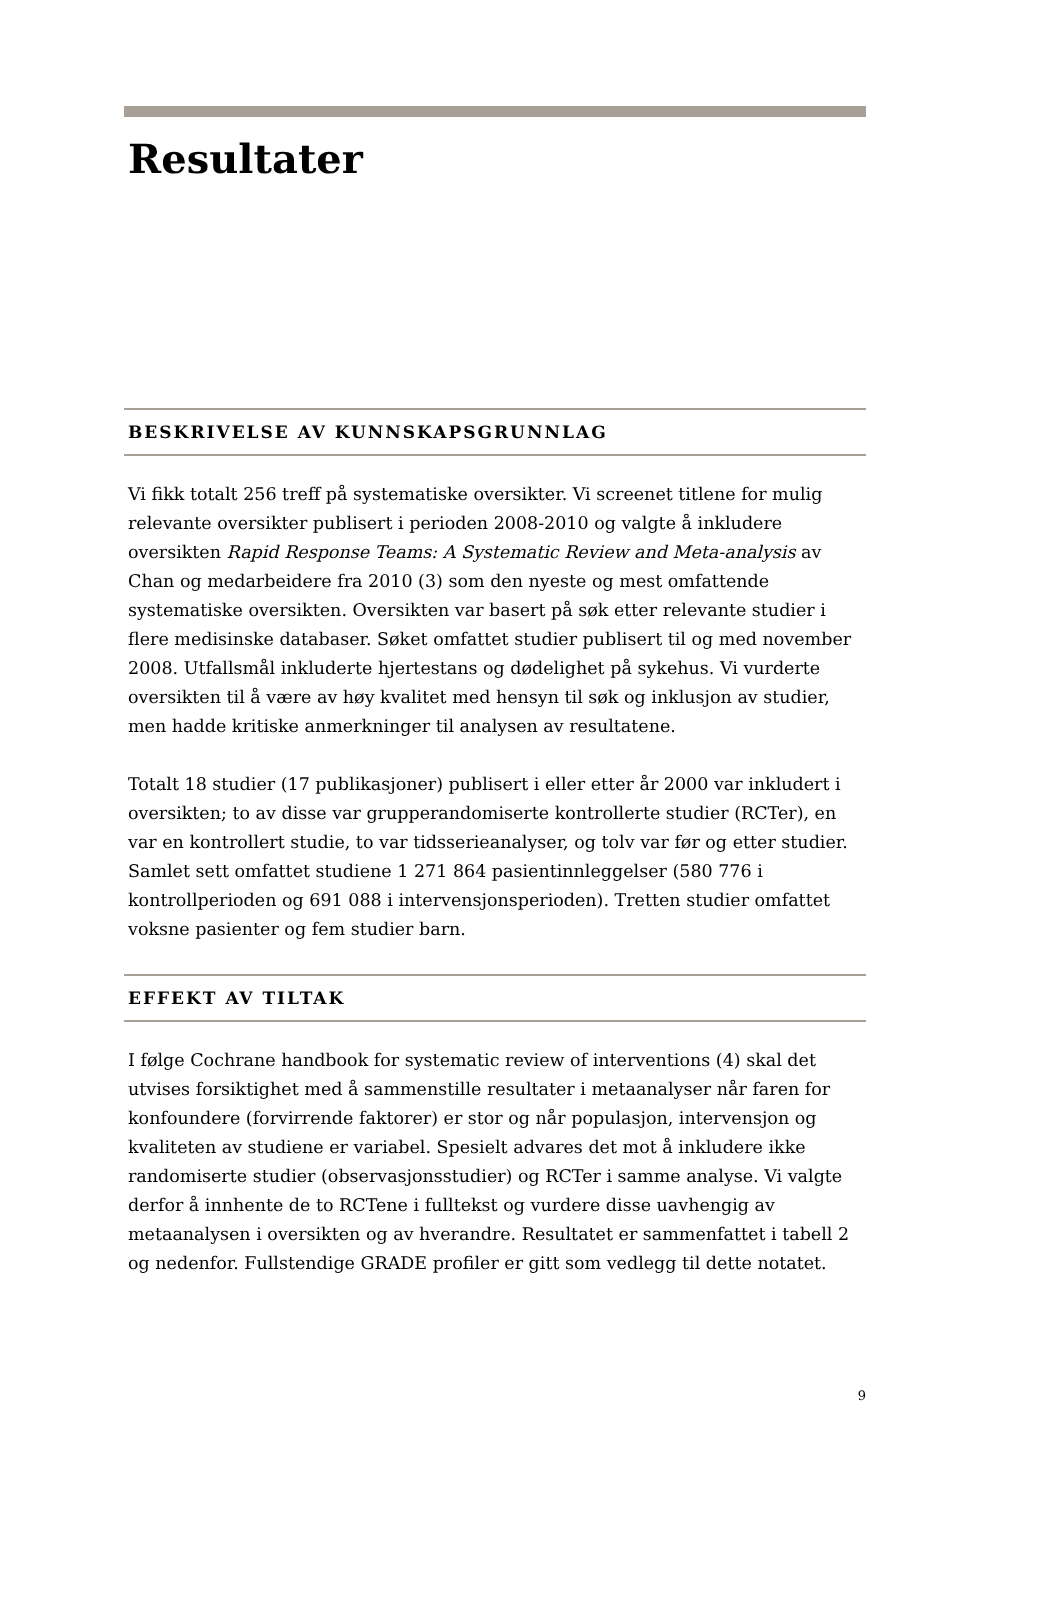Resultater
BESKRIVELSE AV KUNNSKAPSGRUNNLAG
Vi fikk totalt 256 treff på systematiske oversikter. Vi screenet titlene for mulig relevante oversikter publisert i perioden 2008-2010 og valgte å inkludere oversikten Rapid Response Teams: A Systematic Review and Meta-analysis av Chan og medarbeidere fra 2010 (3) som den nyeste og mest omfattende systematiske oversikten. Oversikten var basert på søk etter relevante studier i flere medisinske databaser. Søket omfattet studier publisert til og med november 2008. Utfallsmål inkluderte hjertestans og dødelighet på sykehus. Vi vurderte oversikten til å være av høy kvalitet med hensyn til søk og inklusjon av studier, men hadde kritiske anmerkninger til analysen av resultatene.
Totalt 18 studier (17 publikasjoner) publisert i eller etter år 2000 var inkludert i oversikten; to av disse var grupperandomiserte kontrollerte studier (RCTer), en var en kontrollert studie, to var tidsserieanalyser, og tolv var før og etter studier. Samlet sett omfattet studiene 1 271 864 pasientinnleggelser (580 776 i kontrollperioden og 691 088 i intervensjonsperioden). Tretten studier omfattet voksne pasienter og fem studier barn.
EFFEKT AV TILTAK
I følge Cochrane handbook for systematic review of interventions (4) skal det utvises forsiktighet med å sammenstille resultater i metaanalyser når faren for konfoundere (forvirrende faktorer) er stor og når populasjon, intervensjon og kvaliteten av studiene er variabel. Spesielt advares det mot å inkludere ikke randomiserte studier (observasjonsstudier) og RCTer i samme analyse. Vi valgte derfor å innhente de to RCTene i fulltekst og vurdere disse uavhengig av metaanalysen i oversikten og av hverandre. Resultatet er sammenfattet i tabell 2 og nedenfor. Fullstendige GRADE profiler er gitt som vedlegg til dette notatet.
9